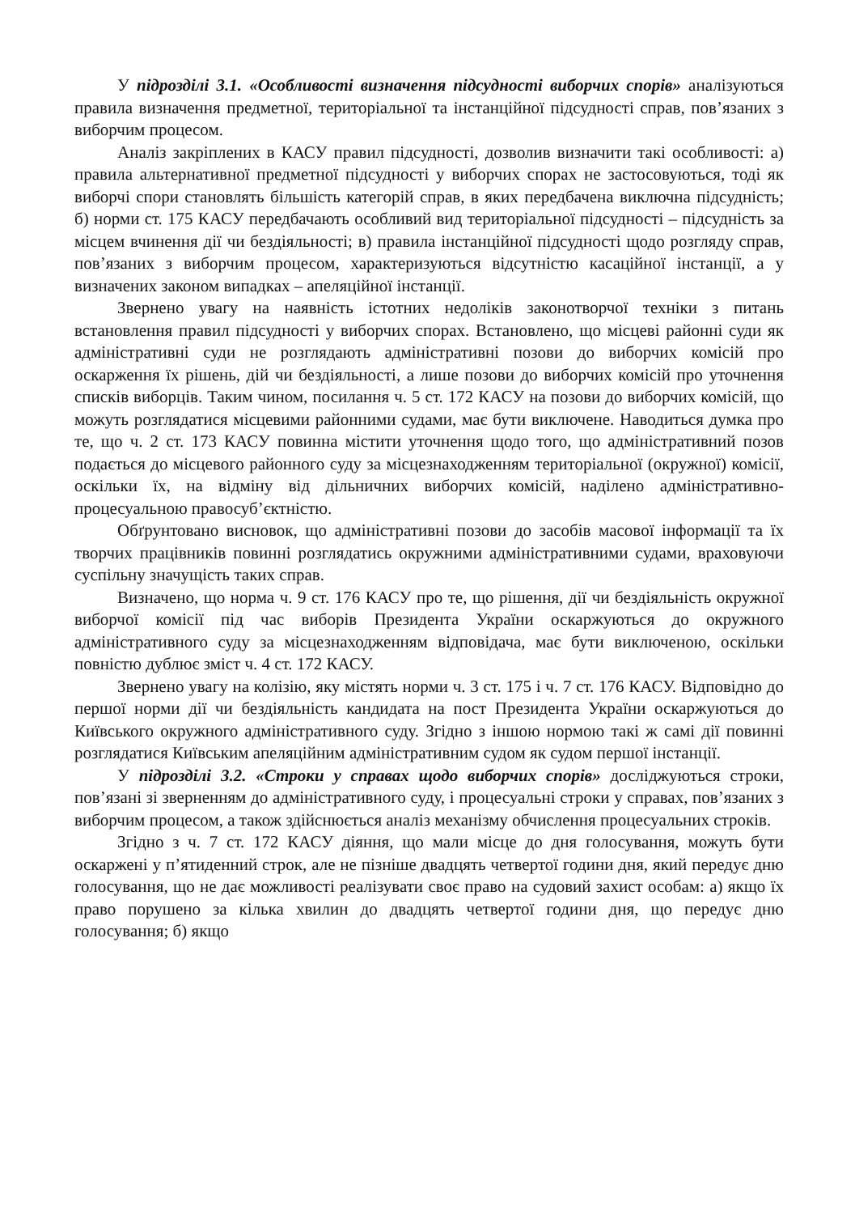У підрозділі 3.1. «Особливості визначення підсудності виборчих спорів» аналізуються правила визначення предметної, територіальної та інстанційної підсудності справ, пов’язаних з виборчим процесом.
Аналіз закріплених в КАСУ правил підсудності, дозволив визначити такі особливості: а) правила альтернативної предметної підсудності у виборчих спорах не застосовуються, тоді як виборчі спори становлять більшість категорій справ, в яких передбачена виключна підсудність; б) норми ст. 175 КАСУ передбачають особливий вид територіальної підсудності – підсудність за місцем вчинення дії чи бездіяльності; в) правила інстанційної підсудності щодо розгляду справ, пов’язаних з виборчим процесом, характеризуються відсутністю касаційної інстанції, а у визначених законом випадках – апеляційної інстанції.
Звернено увагу на наявність істотних недоліків законотворчої техніки з питань встановлення правил підсудності у виборчих спорах. Встановлено, що місцеві районні суди як адміністративні суди не розглядають адміністративні позови до виборчих комісій про оскарження їх рішень, дій чи бездіяльності, а лише позови до виборчих комісій про уточнення списків виборців. Таким чином, посилання ч. 5 ст. 172 КАСУ на позови до виборчих комісій, що можуть розглядатися місцевими районними судами, має бути виключене. Наводиться думка про те, що ч. 2 ст. 173 КАСУ повинна містити уточнення щодо того, що адміністративний позов подається до місцевого районного суду за місцезнаходженням територіальної (окружної) комісії, оскільки їх, на відміну від дільничних виборчих комісій, наділено адміністративно-процесуальною правосуб’єктністю.
Обґрунтовано висновок, що адміністративні позови до засобів масової інформації та їх творчих працівників повинні розглядатись окружними адміністративними судами, враховуючи суспільну значущість таких справ.
Визначено, що норма ч. 9 ст. 176 КАСУ про те, що рішення, дії чи бездіяльність окружної виборчої комісії під час виборів Президента України оскаржуються до окружного адміністративного суду за місцезнаходженням відповідача, має бути виключеною, оскільки повністю дублює зміст ч. 4 ст. 172 КАСУ.
Звернено увагу на колізію, яку містять норми ч. 3 ст. 175 і ч. 7 ст. 176 КАСУ. Відповідно до першої норми дії чи бездіяльність кандидата на пост Президента України оскаржуються до Київського окружного адміністративного суду. Згідно з іншою нормою такі ж самі дії повинні розглядатися Київським апеляційним адміністративним судом як судом першої інстанції.
У підрозділі 3.2. «Строки у справах щодо виборчих спорів» досліджуються строки, пов’язані зі зверненням до адміністративного суду, і процесуальні строки у справах, пов’язаних з виборчим процесом, а також здійснюється аналіз механізму обчислення процесуальних строків.
Згідно з ч. 7 ст. 172 КАСУ діяння, що мали місце до дня голосування, можуть бути оскаржені у п’ятиденний строк, але не пізніше двадцять четвертої години дня, який передує дню голосування, що не дає можливості реалізувати своє право на судовий захист особам: а) якщо їх право порушено за кілька хвилин до двадцять четвертої години дня, що передує дню голосування; б) якщо